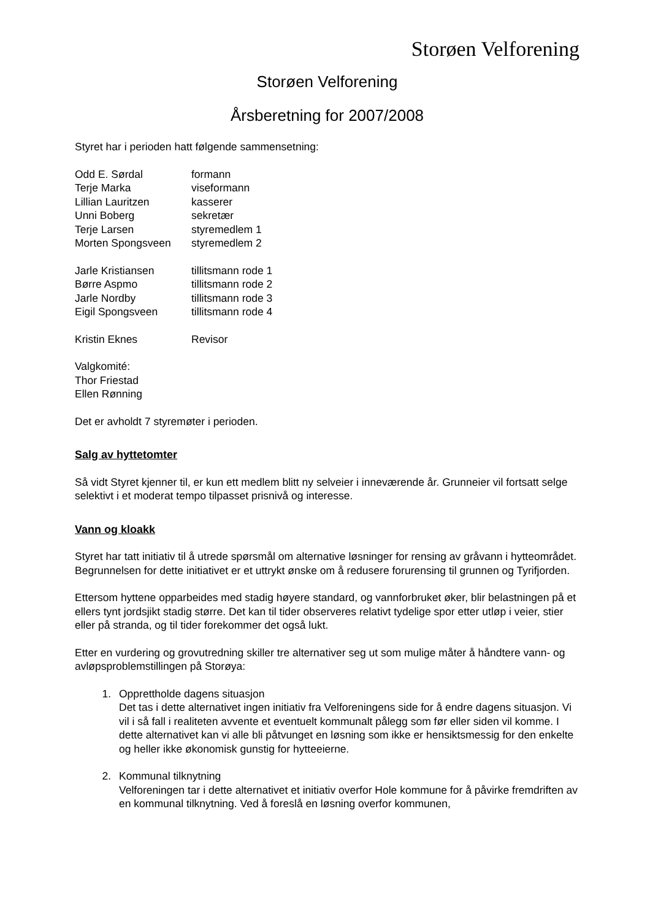Storøen Velforening
Storøen Velforening
Årsberetning for 2007/2008
Styret har i perioden hatt følgende sammensetning:
| Odd E. Sørdal | formann |
| Terje Marka | viseformann |
| Lillian Lauritzen | kasserer |
| Unni Boberg | sekretær |
| Terje Larsen | styremedlem 1 |
| Morten Spongsveen | styremedlem 2 |
| Jarle Kristiansen | tillitsmann rode 1 |
| Børre Aspmo | tillitsmann rode 2 |
| Jarle Nordby | tillitsmann rode 3 |
| Eigil Spongsveen | tillitsmann rode 4 |
| Kristin Eknes | Revisor |
Valgkomité:
Thor Friestad
Ellen Rønning
Det er avholdt 7 styremøter i perioden.
Salg av hyttetomter
Så vidt Styret kjenner til, er kun ett medlem blitt ny selveier i inneværende år. Grunneier vil fortsatt selge selektivt i et moderat tempo tilpasset prisnivå og interesse.
Vann og kloakk
Styret har tatt initiativ til å utrede spørsmål om alternative løsninger for rensing av gråvann i hytteområdet. Begrunnelsen for dette initiativet er et uttrykt ønske om å redusere forurensing til grunnen og Tyrifjorden.
Ettersom hyttene opparbeides med stadig høyere standard, og vannforbruket øker, blir belastningen på et ellers tynt jordsjikt stadig større. Det kan til tider observeres relativt tydelige spor etter utløp i veier, stier eller på stranda, og til tider forekommer det også lukt.
Etter en vurdering og grovutredning skiller tre alternativer seg ut som mulige måter å håndtere vann- og avløpsproblemstillingen på Storøya:
1. Opprettholde dagens situasjon
Det tas i dette alternativet ingen initiativ fra Velforeningens side for å endre dagens situasjon. Vi vil i så fall i realiteten avvente et eventuelt kommunalt pålegg som før eller siden vil komme. I dette alternativet kan vi alle bli påtvunget en løsning som ikke er hensiktsmessig for den enkelte og heller ikke økonomisk gunstig for hytteeierne.
2. Kommunal tilknytning
Velforeningen tar i dette alternativet et initiativ overfor Hole kommune for å påvirke fremdriften av en kommunal tilknytning. Ved å foreslå en løsning overfor kommunen,